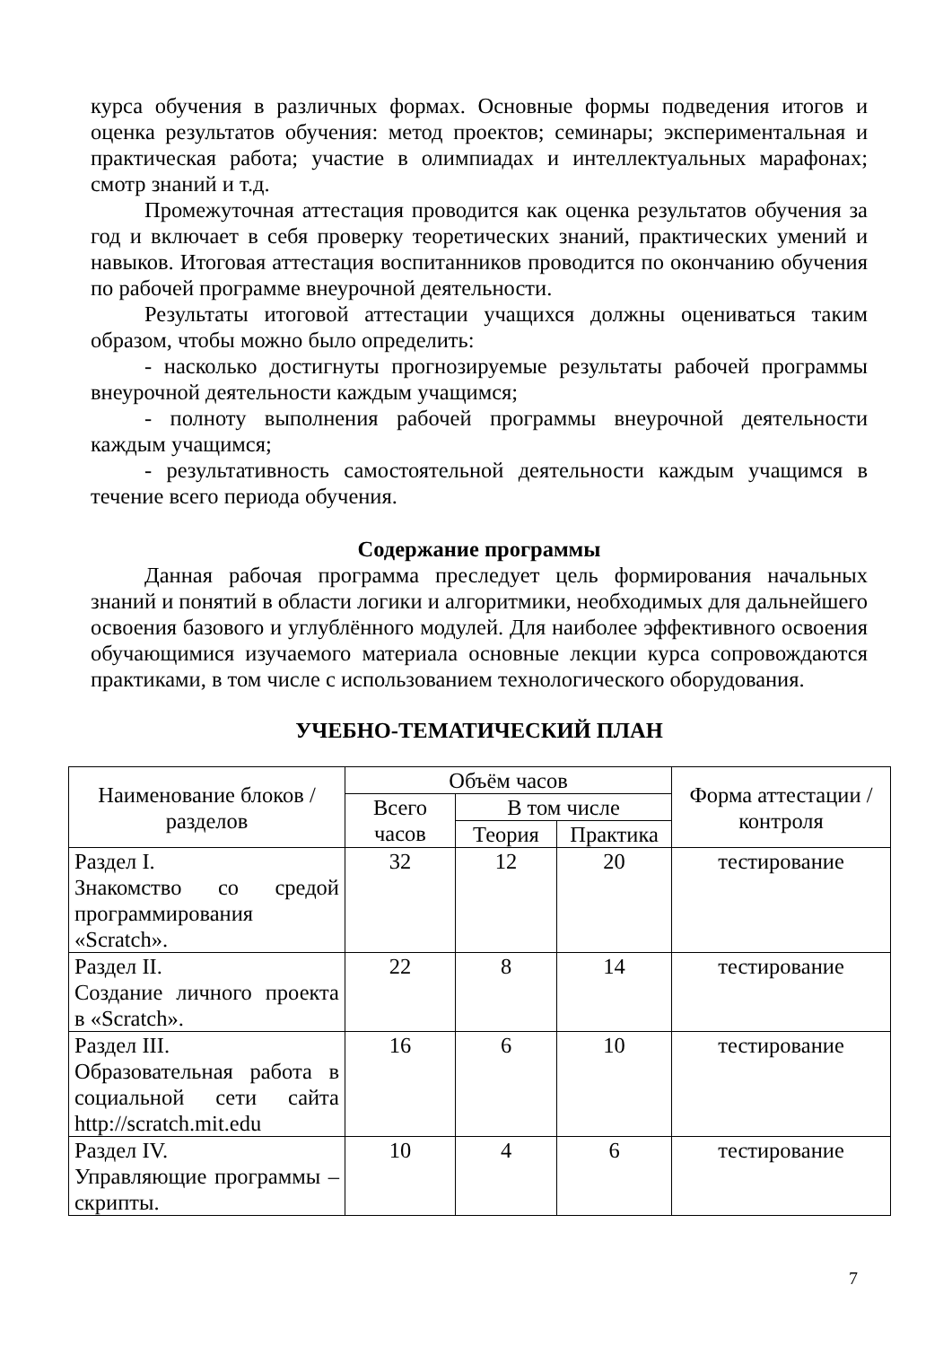курса обучения в различных формах. Основные формы подведения итогов и оценка результатов обучения: метод проектов; семинары; экспериментальная и практическая работа; участие в олимпиадах и интеллектуальных марафонах; смотр знаний и т.д.
Промежуточная аттестация проводится как оценка результатов обучения за год и включает в себя проверку теоретических знаний, практических умений и навыков. Итоговая аттестация воспитанников проводится по окончанию обучения по рабочей программе внеурочной деятельности.
Результаты итоговой аттестации учащихся должны оцениваться таким образом, чтобы можно было определить:
- насколько достигнуты прогнозируемые результаты рабочей программы внеурочной деятельности каждым учащимся;
- полноту выполнения рабочей программы внеурочной деятельности каждым учащимся;
- результативность самостоятельной деятельности каждым учащимся в течение всего периода обучения.
Содержание программы
Данная рабочая программа преследует цель формирования начальных знаний и понятий в области логики и алгоритмики, необходимых для дальнейшего освоения базового и углублённого модулей. Для наиболее эффективного освоения обучающимися изучаемого материала основные лекции курса сопровождаются практиками, в том числе с использованием технологического оборудования.
УЧЕБНО-ТЕМАТИЧЕСКИЙ ПЛАН
| Наименование блоков / разделов | Объём часов | | | Форма аттестации / контроля |
| --- | --- | --- | --- | --- |
| | Всего часов | В том числе | | |
| | | Теория | Практика | |
| Раздел I. Знакомство со средой программирования «Scratch». | 32 | 12 | 20 | тестирование |
| Раздел II. Создание личного проекта в «Scratch». | 22 | 8 | 14 | тестирование |
| Раздел III. Образовательная работа в социальной сети сайта http://scratch.mit.edu | 16 | 6 | 10 | тестирование |
| Раздел IV. Управляющие программы – скрипты. | 10 | 4 | 6 | тестирование |
7